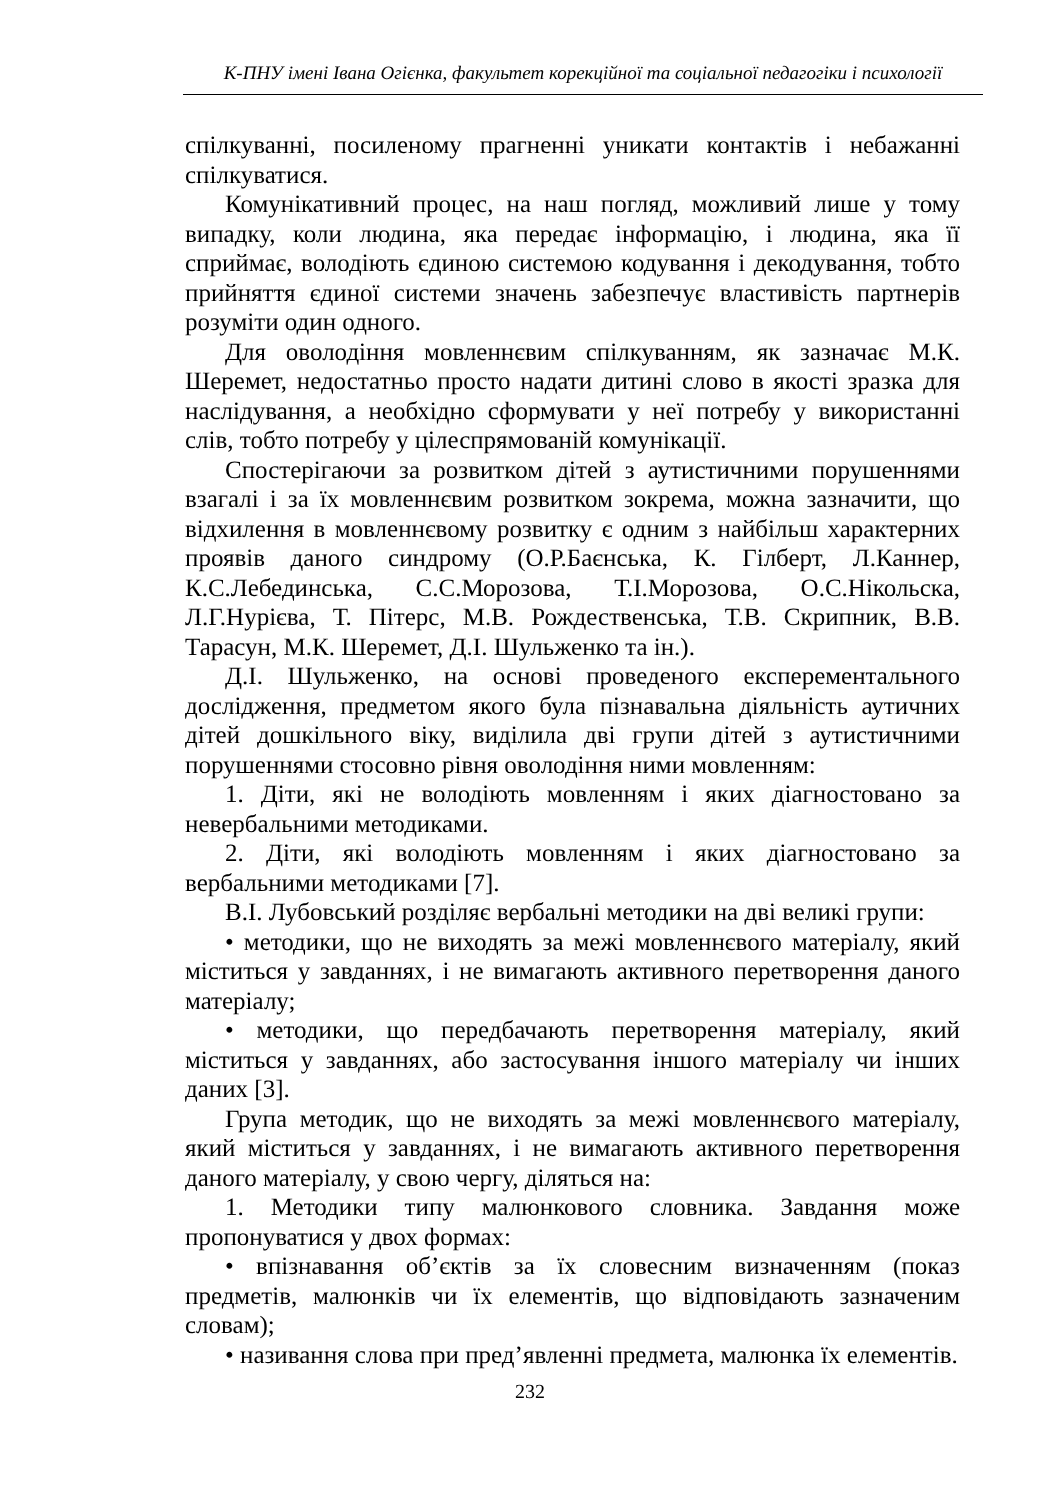К-ПНУ імені Івана Огієнка, факультет корекційної та соціальної педагогіки і психології
спілкуванні, посиленому прагненні уникати контактів і небажанні спілкуватися.
Комунікативний процес, на наш погляд, можливий лише у тому випадку, коли людина, яка передає інформацію, і людина, яка її сприймає, володіють єдиною системою кодування і декодування, тобто прийняття єдиної системи значень забезпечує властивість партнерів розуміти один одного.
Для оволодіння мовленнєвим спілкуванням, як зазначає М.К. Шеремет, недостатньо просто надати дитині слово в якості зразка для наслідування, а необхідно сформувати у неї потребу у використанні слів, тобто потребу у цілеспрямованій комунікації.
Спостерігаючи за розвитком дітей з аутистичними порушеннями взагалі і за їх мовленнєвим розвитком зокрема, можна зазначити, що відхилення в мовленнєвому розвитку є одним з найбільш характерних проявів даного синдрому (О.Р.Баєнська, К. Гілберт, Л.Каннер, К.С.Лебединська, С.С.Морозова, Т.І.Морозова, О.С.Нікольска, Л.Г.Нурієва, Т. Пітерс, М.В. Рождественська, Т.В. Скрипник, В.В. Тарасун, М.К. Шеремет, Д.І. Шульженко та ін.).
Д.І. Шульженко, на основі проведеного експерементального дослідження, предметом якого була пізнавальна діяльність аутичних дітей дошкільного віку, виділила дві групи дітей з аутистичними порушеннями стосовно рівня оволодіння ними мовленням:
1. Діти, які не володіють мовленням і яких діагностовано за невербальними методиками.
2. Діти, які володіють мовленням і яких діагностовано за вербальними методиками [7].
В.І. Лубовський розділяє вербальні методики на дві великі групи:
• методики, що не виходять за межі мовленнєвого матеріалу, який міститься у завданнях, і не вимагають активного перетворення даного матеріалу;
• методики, що передбачають перетворення матеріалу, який міститься у завданнях, або застосування іншого матеріалу чи інших даних [3].
Група методик, що не виходять за межі мовленнєвого матеріалу, який міститься у завданнях, і не вимагають активного перетворення даного матеріалу, у свою чергу, діляться на:
1. Методики типу малюнкового словника. Завдання може пропонуватися у двох формах:
• впізнавання об’єктів за їх словесним визначенням (показ предметів, малюнків чи їх елементів, що відповідають зазначеним словам);
• називання слова при пред’явленні предмета, малюнка їх елементів.
232